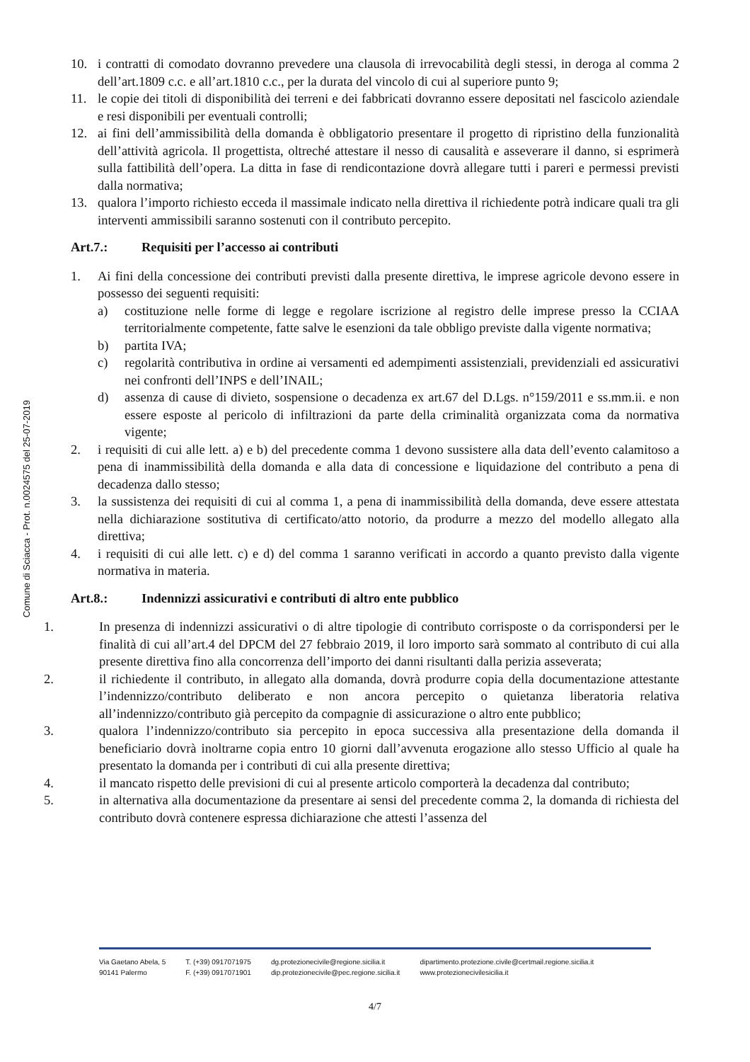Comune di Sciacca - Prot. n.0024575 del 25-07-2019
10. i contratti di comodato dovranno prevedere una clausola di irrevocabilità degli stessi, in deroga al comma 2 dell’art.1809 c.c. e all’art.1810 c.c., per la durata del vincolo di cui al superiore punto 9;
11. le copie dei titoli di disponibilità dei terreni e dei fabbricati dovranno essere depositati nel fascicolo aziendale e resi disponibili per eventuali controlli;
12. ai fini dell’ammissibilità della domanda è obbligatorio presentare il progetto di ripristino della funzionalità dell’attività agricola. Il progettista, oltreché attestare il nesso di causalità e asseverare il danno, si esprimerà sulla fattibilità dell’opera. La ditta in fase di rendicontazione dovrà allegare tutti i pareri e permessi previsti dalla normativa;
13. qualora l’importo richiesto ecceda il massimale indicato nella direttiva il richiedente potrà indicare quali tra gli interventi ammissibili saranno sostenuti con il contributo percepito.
Art.7.: Requisiti per l’accesso ai contributi
1. Ai fini della concessione dei contributi previsti dalla presente direttiva, le imprese agricole devono essere in possesso dei seguenti requisiti:
a) costituzione nelle forme di legge e regolare iscrizione al registro delle imprese presso la CCIAA territorialmente competente, fatte salve le esenzioni da tale obbligo previste dalla vigente normativa;
b) partita IVA;
c) regolarità contributiva in ordine ai versamenti ed adempimenti assistenziali, previdenziali ed assicurativi nei confronti dell’INPS e dell’INAIL;
d) assenza di cause di divieto, sospensione o decadenza ex art.67 del D.Lgs. n°159/2011 e ss.mm.ii. e non essere esposte al pericolo di infiltrazioni da parte della criminalità organizzata coma da normativa vigente;
2. i requisiti di cui alle lett. a) e b) del precedente comma 1 devono sussistere alla data dell’evento calamitoso a pena di inammissibilità della domanda e alla data di concessione e liquidazione del contributo a pena di decadenza dallo stesso;
3. la sussistenza dei requisiti di cui al comma 1, a pena di inammissibilità della domanda, deve essere attestata nella dichiarazione sostitutiva di certificato/atto notorio, da produrre a mezzo del modello allegato alla direttiva;
4. i requisiti di cui alle lett. c) e d) del comma 1 saranno verificati in accordo a quanto previsto dalla vigente normativa in materia.
Art.8.: Indennizzi assicurativi e contributi di altro ente pubblico
1. In presenza di indennizzi assicurativi o di altre tipologie di contributo corrisposte o da corrispondersi per le finalità di cui all’art.4 del DPCM del 27 febbraio 2019, il loro importo sarà sommato al contributo di cui alla presente direttiva fino alla concorrenza dell’importo dei danni risultanti dalla perizia asseverata;
2. il richiedente il contributo, in allegato alla domanda, dovrà produrre copia della documentazione attestante l’indennizzo/contributo deliberato e non ancora percepito o quietanza liberatoria relativa all’indennizzo/contributo già percepito da compagnie di assicurazione o altro ente pubblico;
3. qualora l’indennizzo/contributo sia percepito in epoca successiva alla presentazione della domanda il beneficiario dovrà inoltrarne copia entro 10 giorni dall’avvenuta erogazione allo stesso Ufficio al quale ha presentato la domanda per i contributi di cui alla presente direttiva;
4. il mancato rispetto delle previsioni di cui al presente articolo comporterà la decadenza dal contributo;
5. in alternativa alla documentazione da presentare ai sensi del precedente comma 2, la domanda di richiesta del contributo dovrà contenere espressa dichiarazione che attesti l’assenza del
Via Gaetano Abela, 5
90141 Palermo
T. (+39) 0917071975
F. (+39) 0917071901
dg.protezionecivile@regione.sicilia.it
dip.protezionecivile@pec.regione.sicilia.it
dipartimento.protezione.civile@certmail.regione.sicilia.it
www.protezionecivilesicilia.it
4/7